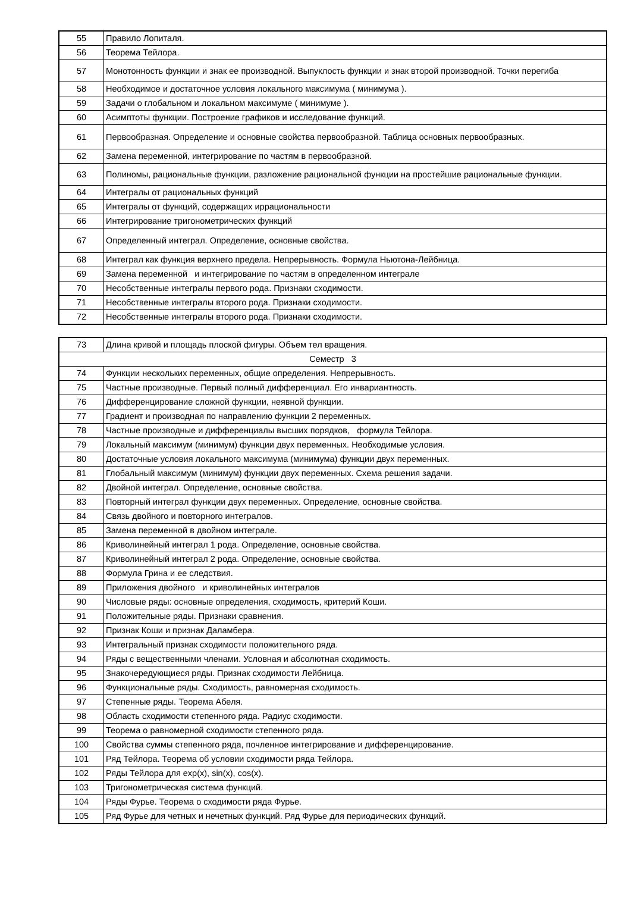| 55 | Правило Лопиталя. |
| 56 | Теорема Тейлора. |
| 57 | Монотонность функции и знак ее производной. Выпуклость функции и знак второй производной. Точки перегиба |
| 58 | Необходимое и достаточное условия локального максимума ( минимума ). |
| 59 | Задачи о глобальном и локальном максимуме ( минимуме ). |
| 60 | Асимптоты функции. Построение графиков и исследование функций. |
| 61 | Первообразная. Определение и основные свойства первообразной. Таблица основных первообразных. |
| 62 | Замена переменной, интегрирование по частям в первообразной. |
| 63 | Полиномы, рациональные функции, разложение рациональной функции на простейшие рациональные функции. |
| 64 | Интегралы от рациональных функций |
| 65 | Интегралы от функций, содержащих иррациональности |
| 66 | Интегрирование тригонометрических функций |
| 67 | Определенный интеграл. Определение, основные свойства. |
| 68 | Интеграл как функция верхнего предела. Непрерывность. Формула Ньютона-Лейбница. |
| 69 | Замена переменной и интегрирование по частям в определенном интеграле |
| 70 | Несобственные интегралы первого рода. Признаки сходимости. |
| 71 | Несобственные интегралы второго рода. Признаки сходимости. |
| 72 | Несобственные интегралы второго рода. Признаки сходимости. |
| 73 | Длина кривой и площадь плоской фигуры. Объем тел вращения. |
| Семестр 3 | |
| 74 | Функции нескольких переменных, общие определения. Непрерывность. |
| 75 | Частные производные. Первый полный дифференциал. Его инвариантность. |
| 76 | Дифференцирование сложной функции, неявной функции. |
| 77 | Градиент и производная по направлению функции 2 переменных. |
| 78 | Частные производные и дифференциалы высших порядков, формула Тейлора. |
| 79 | Локальный максимум (минимум) функции двух переменных. Необходимые условия. |
| 80 | Достаточные условия локального максимума (минимума) функции двух переменных. |
| 81 | Глобальный максимум (минимум) функции двух переменных. Схема решения задачи. |
| 82 | Двойной интеграл. Определение, основные свойства. |
| 83 | Повторный интеграл функции двух переменных. Определение, основные свойства. |
| 84 | Связь двойного и повторного интегралов. |
| 85 | Замена переменной в двойном интеграле. |
| 86 | Криволинейный интеграл 1 рода. Определение, основные свойства. |
| 87 | Криволинейный интеграл 2 рода. Определение, основные свойства. |
| 88 | Формула Грина и ее следствия. |
| 89 | Приложения двойного и криволинейных интегралов |
| 90 | Числовые ряды: основные определения, сходимость, критерий Коши. |
| 91 | Положительные ряды. Признаки сравнения. |
| 92 | Признак Коши и признак Даламбера. |
| 93 | Интегральный признак сходимости положительного ряда. |
| 94 | Ряды с вещественными членами. Условная и абсолютная сходимость. |
| 95 | Знакочередующиеся ряды. Признак сходимости Лейбница. |
| 96 | Функциональные ряды. Сходимость, равномерная сходимость. |
| 97 | Степенные ряды. Теорема Абеля. |
| 98 | Область сходимости степенного ряда. Радиус сходимости. |
| 99 | Теорема о равномерной сходимости степенного ряда. |
| 100 | Свойства суммы степенного ряда, почленное интегрирование и дифференцирование. |
| 101 | Ряд Тейлора. Теорема об условии сходимости ряда Тейлора. |
| 102 | Ряды Тейлора для exp(x), sin(x), cos(x). |
| 103 | Тригонометрическая система функций. |
| 104 | Ряды Фурье. Теорема о сходимости ряда Фурье. |
| 105 | Ряд Фурье для четных и нечетных функций. Ряд Фурье для периодических функций. |